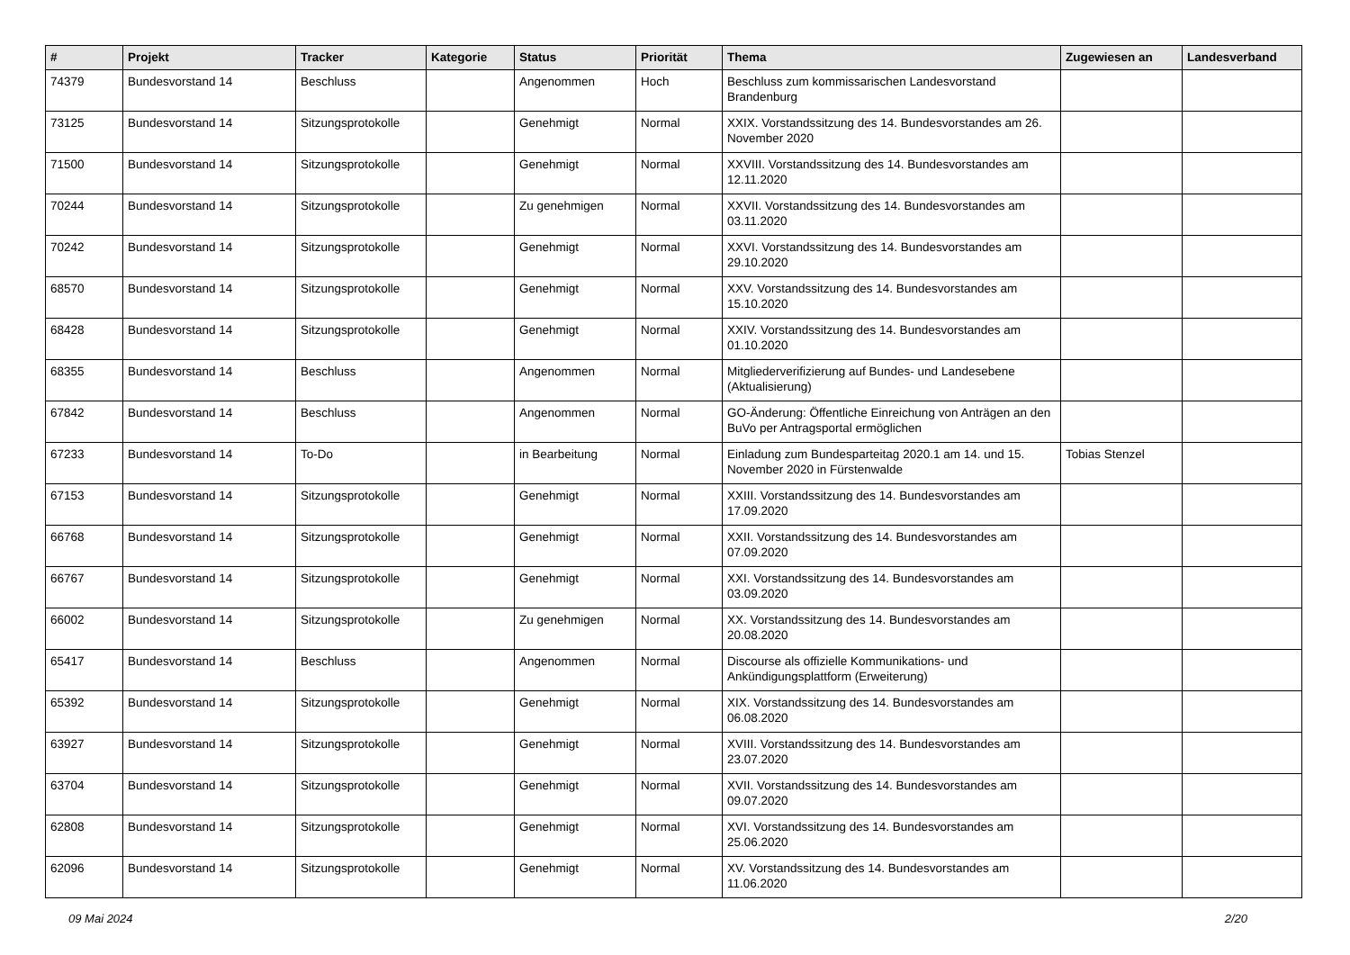| # | Projekt | Tracker | Kategorie | Status | Priorität | Thema | Zugewiesen an | Landesverband |
| --- | --- | --- | --- | --- | --- | --- | --- | --- |
| 74379 | Bundesvorstand 14 | Beschluss | | Angenommen | Hoch | Beschluss zum kommissarischen Landesvorstand Brandenburg | | |
| 73125 | Bundesvorstand 14 | Sitzungsprotokolle | | Genehmigt | Normal | XXIX. Vorstandssitzung des 14. Bundesvorstandes am 26. November 2020 | | |
| 71500 | Bundesvorstand 14 | Sitzungsprotokolle | | Genehmigt | Normal | XXVIII. Vorstandssitzung des 14. Bundesvorstandes am 12.11.2020 | | |
| 70244 | Bundesvorstand 14 | Sitzungsprotokolle | | Zu genehmigen | Normal | XXVII. Vorstandssitzung des 14. Bundesvorstandes am 03.11.2020 | | |
| 70242 | Bundesvorstand 14 | Sitzungsprotokolle | | Genehmigt | Normal | XXVI. Vorstandssitzung des 14. Bundesvorstandes am 29.10.2020 | | |
| 68570 | Bundesvorstand 14 | Sitzungsprotokolle | | Genehmigt | Normal | XXV. Vorstandssitzung des 14. Bundesvorstandes am 15.10.2020 | | |
| 68428 | Bundesvorstand 14 | Sitzungsprotokolle | | Genehmigt | Normal | XXIV. Vorstandssitzung des 14. Bundesvorstandes am 01.10.2020 | | |
| 68355 | Bundesvorstand 14 | Beschluss | | Angenommen | Normal | Mitgliederverifizierung auf Bundes- und Landesebene (Aktualisierung) | | |
| 67842 | Bundesvorstand 14 | Beschluss | | Angenommen | Normal | GO-Änderung: Öffentliche Einreichung von Anträgen an den BuVo per Antragsportal ermöglichen | | |
| 67233 | Bundesvorstand 14 | To-Do | | in Bearbeitung | Normal | Einladung zum Bundesparteitag 2020.1 am 14. und 15. November 2020 in Fürstenwalde | Tobias Stenzel | |
| 67153 | Bundesvorstand 14 | Sitzungsprotokolle | | Genehmigt | Normal | XXIII. Vorstandssitzung des 14. Bundesvorstandes am 17.09.2020 | | |
| 66768 | Bundesvorstand 14 | Sitzungsprotokolle | | Genehmigt | Normal | XXII. Vorstandssitzung des 14. Bundesvorstandes am 07.09.2020 | | |
| 66767 | Bundesvorstand 14 | Sitzungsprotokolle | | Genehmigt | Normal | XXI. Vorstandssitzung des 14. Bundesvorstandes am 03.09.2020 | | |
| 66002 | Bundesvorstand 14 | Sitzungsprotokolle | | Zu genehmigen | Normal | XX. Vorstandssitzung des 14. Bundesvorstandes am 20.08.2020 | | |
| 65417 | Bundesvorstand 14 | Beschluss | | Angenommen | Normal | Discourse als offizielle Kommunikations- und Ankündigungsplattform (Erweiterung) | | |
| 65392 | Bundesvorstand 14 | Sitzungsprotokolle | | Genehmigt | Normal | XIX. Vorstandssitzung des 14. Bundesvorstandes am 06.08.2020 | | |
| 63927 | Bundesvorstand 14 | Sitzungsprotokolle | | Genehmigt | Normal | XVIII. Vorstandssitzung des 14. Bundesvorstandes am 23.07.2020 | | |
| 63704 | Bundesvorstand 14 | Sitzungsprotokolle | | Genehmigt | Normal | XVII. Vorstandssitzung des 14. Bundesvorstandes am 09.07.2020 | | |
| 62808 | Bundesvorstand 14 | Sitzungsprotokolle | | Genehmigt | Normal | XVI. Vorstandssitzung des 14. Bundesvorstandes am 25.06.2020 | | |
| 62096 | Bundesvorstand 14 | Sitzungsprotokolle | | Genehmigt | Normal | XV. Vorstandssitzung des 14. Bundesvorstandes am 11.06.2020 | | |
09 Mai 2024 2/20